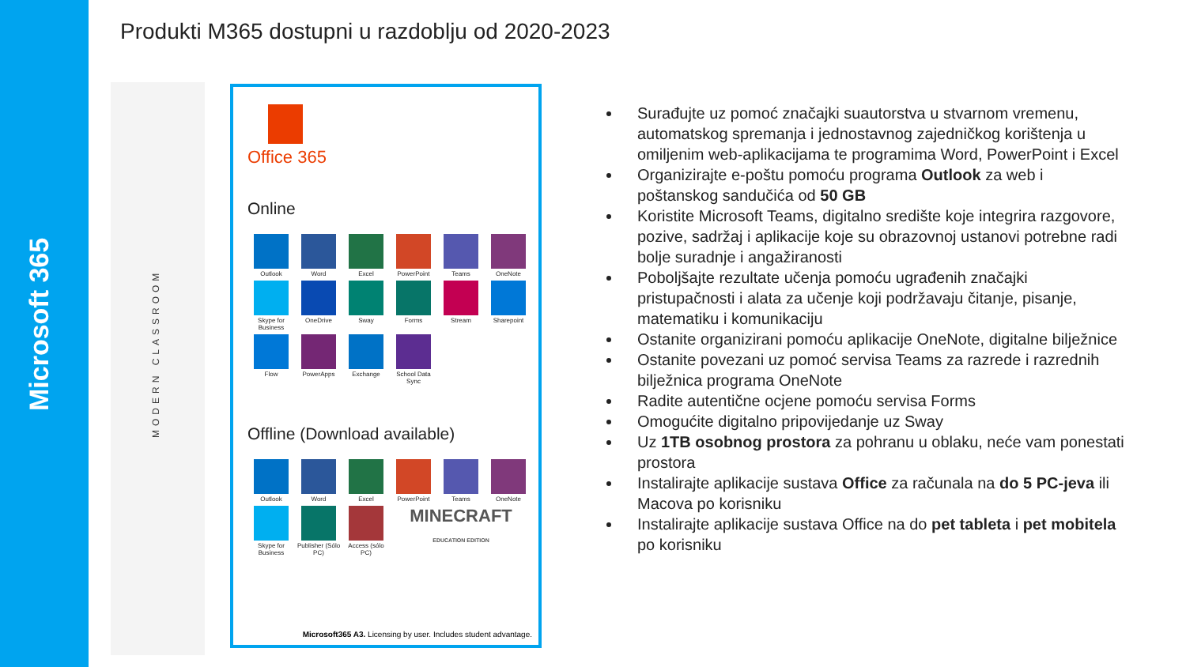Microsoft 365
MODERN CLASSROOM
Produkti M365 dostupni u razdoblju od 2020-2023
Office 365
Online
Outlook
Word
Excel
PowerPoint
Teams
OneNote
Skype for Business
OneDrive
Sway
Forms
Stream
Sharepoint
Flow
PowerApps
Exchange
School Data Sync
Offline (Download available)
Outlook
Word
Excel
PowerPoint
Teams
OneNote
Skype for Business
Publisher (Sólo PC)
Access (sólo PC)
MINECRAFT
EDUCATION EDITION
Microsoft365 A3. Licensing by user. Includes student advantage.
Surađujte uz pomoć značajki suautorstva u stvarnom vremenu, automatskog spremanja i jednostavnog zajedničkog korištenja u omiljenim web-aplikacijama te programima Word, PowerPoint i Excel
Organizirajte e-poštu pomoću programa Outlook za web i poštanskog sandučića od 50 GB
Koristite Microsoft Teams, digitalno središte koje integrira razgovore, pozive, sadržaj i aplikacije koje su obrazovnoj ustanovi potrebne radi bolje suradnje i angažiranosti
Poboljšajte rezultate učenja pomoću ugrađenih značajki pristupačnosti i alata za učenje koji podržavaju čitanje, pisanje, matematiku i komunikaciju
Ostanite organizirani pomoću aplikacije OneNote, digitalne bilježnice
Ostanite povezani uz pomoć servisa Teams za razrede i razrednih bilježnica programa OneNote
Radite autentične ocjene pomoću servisa Forms
Omogućite digitalno pripovijedanje uz Sway
Uz 1TB osobnog prostora za pohranu u oblaku, neće vam ponestati prostora
Instalirajte aplikacije sustava Office za računala na do 5 PC-jeva ili Macova po korisniku
Instalirajte aplikacije sustava Office na do pet tableta i pet mobitela po korisniku